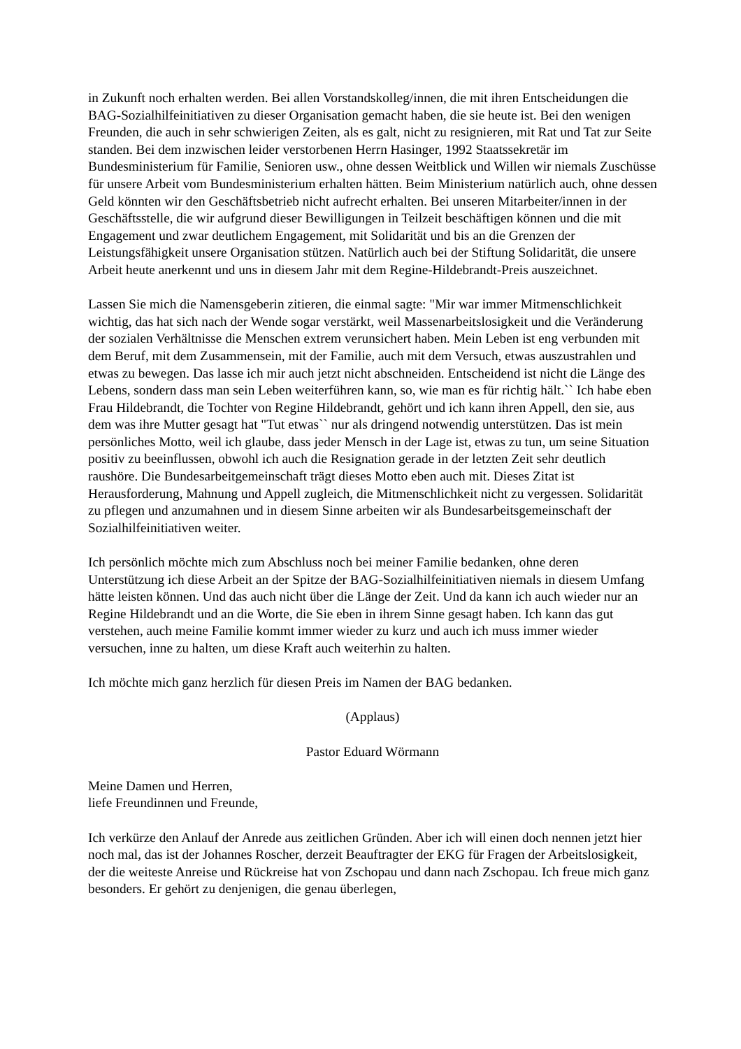in Zukunft noch erhalten werden. Bei allen Vorstandskolleg/innen, die mit ihren Entscheidungen die BAG-Sozialhilfeinitiativen zu dieser Organisation gemacht haben, die sie heute ist. Bei den wenigen Freunden, die auch in sehr schwierigen Zeiten, als es galt, nicht zu resignieren, mit Rat und Tat zur Seite standen. Bei dem inzwischen leider verstorbenen Herrn Hasinger, 1992 Staatssekretär im Bundesministerium für Familie, Senioren usw., ohne dessen Weitblick und Willen wir niemals Zuschüsse für unsere Arbeit vom Bundesministerium erhalten hätten. Beim Ministerium natürlich auch, ohne dessen Geld könnten wir den Geschäftsbetrieb nicht aufrecht erhalten. Bei unseren Mitarbeiter/innen in der Geschäftsstelle, die wir aufgrund dieser Bewilligungen in Teilzeit beschäftigen können und die mit Engagement und zwar deutlichem Engagement, mit Solidarität und bis an die Grenzen der Leistungsfähigkeit unsere Organisation stützen. Natürlich auch bei der Stiftung Solidarität, die unsere Arbeit heute anerkennt und uns in diesem Jahr mit dem Regine-Hildebrandt-Preis auszeichnet.
Lassen Sie mich die Namensgeberin zitieren, die einmal sagte: "Mir war immer Mitmenschlichkeit wichtig, das hat sich nach der Wende sogar verstärkt, weil Massenarbeitslosigkeit und die Veränderung der sozialen Verhältnisse die Menschen extrem verunsichert haben. Mein Leben ist eng verbunden mit dem Beruf, mit dem Zusammensein, mit der Familie, auch mit dem Versuch, etwas auszustrahlen und etwas zu bewegen. Das lasse ich mir auch jetzt nicht abschneiden. Entscheidend ist nicht die Länge des Lebens, sondern dass man sein Leben weiterführen kann, so, wie man es für richtig hält.`` Ich habe eben Frau Hildebrandt, die Tochter von Regine Hildebrandt, gehört und ich kann ihren Appell, den sie, aus dem was ihre Mutter gesagt hat "Tut etwas`` nur als dringend notwendig unterstützen. Das ist mein persönliches Motto, weil ich glaube, dass jeder Mensch in der Lage ist, etwas zu tun, um seine Situation positiv zu beeinflussen, obwohl ich auch die Resignation gerade in der letzten Zeit sehr deutlich raushöre. Die Bundesarbeitgemeinschaft trägt dieses Motto eben auch mit. Dieses Zitat ist Herausforderung, Mahnung und Appell zugleich, die Mitmenschlichkeit nicht zu vergessen. Solidarität zu pflegen und anzumahnen und in diesem Sinne arbeiten wir als Bundesarbeitsgemeinschaft der Sozialhilfeinitiativen weiter.
Ich persönlich möchte mich zum Abschluss noch bei meiner Familie bedanken, ohne deren Unterstützung ich diese Arbeit an der Spitze der BAG-Sozialhilfeinitiativen niemals in diesem Umfang hätte leisten können. Und das auch nicht über die Länge der Zeit. Und da kann ich auch wieder nur an Regine Hildebrandt und an die Worte, die Sie eben in ihrem Sinne gesagt haben. Ich kann das gut verstehen, auch meine Familie kommt immer wieder zu kurz und auch ich muss immer wieder versuchen, inne zu halten, um diese Kraft auch weiterhin zu halten.
Ich möchte mich ganz herzlich für diesen Preis im Namen der BAG bedanken.
(Applaus)
Pastor Eduard Wörmann
Meine Damen und Herren,
liefe Freundinnen und Freunde,
Ich verkürze den Anlauf der Anrede aus zeitlichen Gründen. Aber ich will einen doch nennen jetzt hier noch mal, das ist der Johannes Roscher, derzeit Beauftragter der EKG für Fragen der Arbeitslosigkeit, der die weiteste Anreise und Rückreise hat von Zschopau und dann nach Zschopau. Ich freue mich ganz besonders. Er gehört zu denjenigen, die genau überlegen,